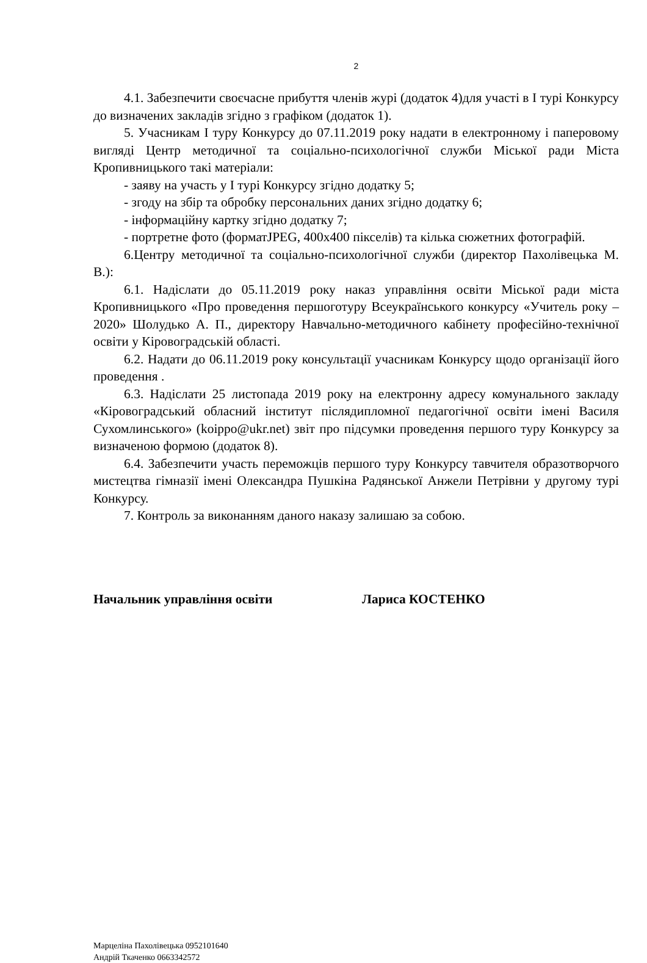2
4.1. Забезпечити своєчасне прибуття членів журі (додаток 4)для участі в І турі Конкурсу до визначених закладів згідно з графіком (додаток 1).
5. Учасникам І туру Конкурсу до 07.11.2019 року надати в електронному і паперовому вигляді Центр методичної та соціально-психологічної служби Міської ради Міста Кропивницького такі матеріали:
- заяву на участь у І турі Конкурсу згідно додатку 5;
- згоду на збір та обробку персональних даних згідно додатку 6;
- інформаційну картку згідно додатку 7;
- портретне фото (форматJPEG, 400x400 пікселів) та кілька сюжетних фотографій.
6.Центру методичної та соціально-психологічної служби (директор Пахолівецька М. В.):
6.1. Надіслати до 05.11.2019 року наказ управління освіти Міської ради міста Кропивницького «Про проведення першоготуру Всеукраїнського конкурсу «Учитель року – 2020» Шолудько А. П., директору Навчально-методичного кабінету професійно-технічної освіти у Кіровоградській області.
6.2. Надати до 06.11.2019 року консультації учасникам Конкурсу щодо організації його проведення .
6.3. Надіслати 25 листопада 2019 року на електронну адресу комунального закладу «Кіровоградський обласний інститут післядипломної педагогічної освіти імені Василя Сухомлинського» (koippo@ukr.net) звіт про підсумки проведення першого туру Конкурсу за визначеною формою (додаток 8).
6.4. Забезпечити участь переможців першого туру Конкурсу тавчителя образотворчого мистецтва гімназії імені Олександра Пушкіна Радянської Анжели Петрівни у другому турі Конкурсу.
7. Контроль за виконанням даного наказу залишаю за собою.
Начальник управління освіти Лариса КОСТЕНКО
Марцеліна Пахолівецька 0952101640
Андрій Ткаченко 0663342572